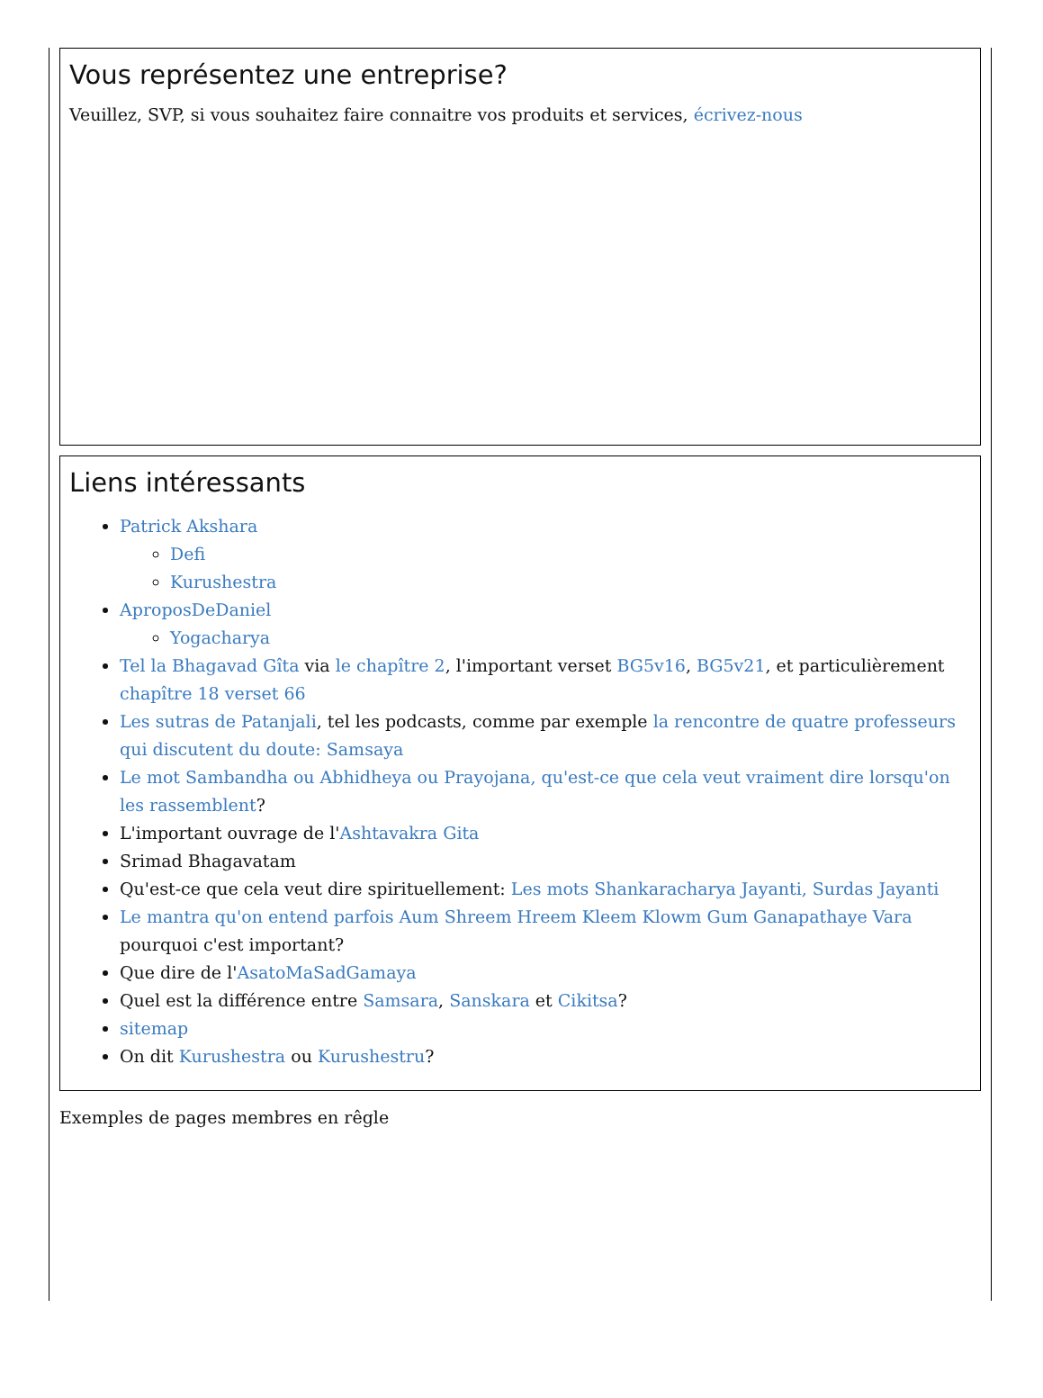Vous représentez une entreprise?
Veuillez, SVP, si vous souhaitez faire connaitre vos produits et services, écrivez-nous
Liens intéressants
Patrick Akshara
Defi
Kurushestra
AproposDeDaniel
Yogacharya
Tel la Bhagavad Gîta via le chapître 2, l'important verset BG5v16, BG5v21, et particulièrement chapître 18 verset 66
Les sutras de Patanjali, tel les podcasts, comme par exemple la rencontre de quatre professeurs qui discutent du doute: Samsaya
Le mot Sambandha ou Abhidheya ou Prayojana, qu'est-ce que cela veut vraiment dire lorsqu'on les rassemblent?
L'important ouvrage de l'Ashtavakra Gita
Srimad Bhagavatam
Qu'est-ce que cela veut dire spirituellement: Les mots Shankaracharya Jayanti, Surdas Jayanti
Le mantra qu'on entend parfois Aum Shreem Hreem Kleem Klowm Gum Ganapathaye Vara pourquoi c'est important?
Que dire de l'AsatoMaSadGamaya
Quel est la différence entre Samsara, Sanskara et Cikitsa?
sitemap
On dit Kurushestra ou Kurushestru?
Exemples de pages membres en rêgle